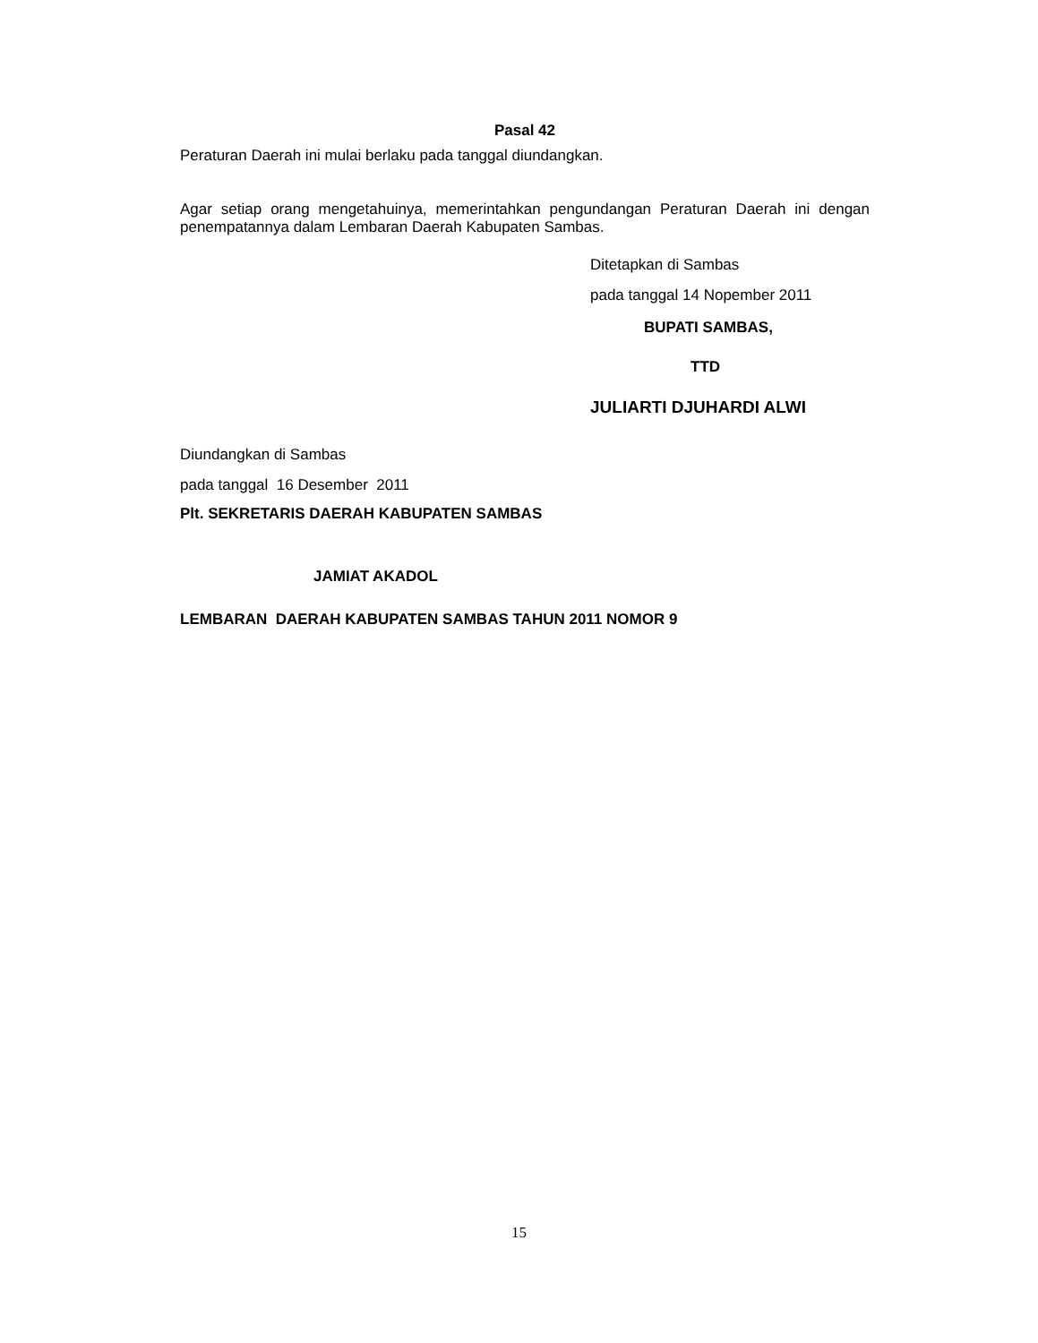Pasal 42
Peraturan Daerah ini mulai berlaku pada tanggal diundangkan.
Agar setiap orang mengetahuinya, memerintahkan pengundangan Peraturan Daerah ini dengan penempatannya dalam Lembaran Daerah Kabupaten Sambas.
Ditetapkan di Sambas
pada tanggal 14 Nopember 2011
BUPATI SAMBAS,
TTD
JULIARTI DJUHARDI ALWI
Diundangkan di Sambas
pada tanggal 16 Desember 2011
Plt. SEKRETARIS DAERAH KABUPATEN SAMBAS
JAMIAT AKADOL
LEMBARAN DAERAH KABUPATEN SAMBAS TAHUN 2011 NOMOR 9
15